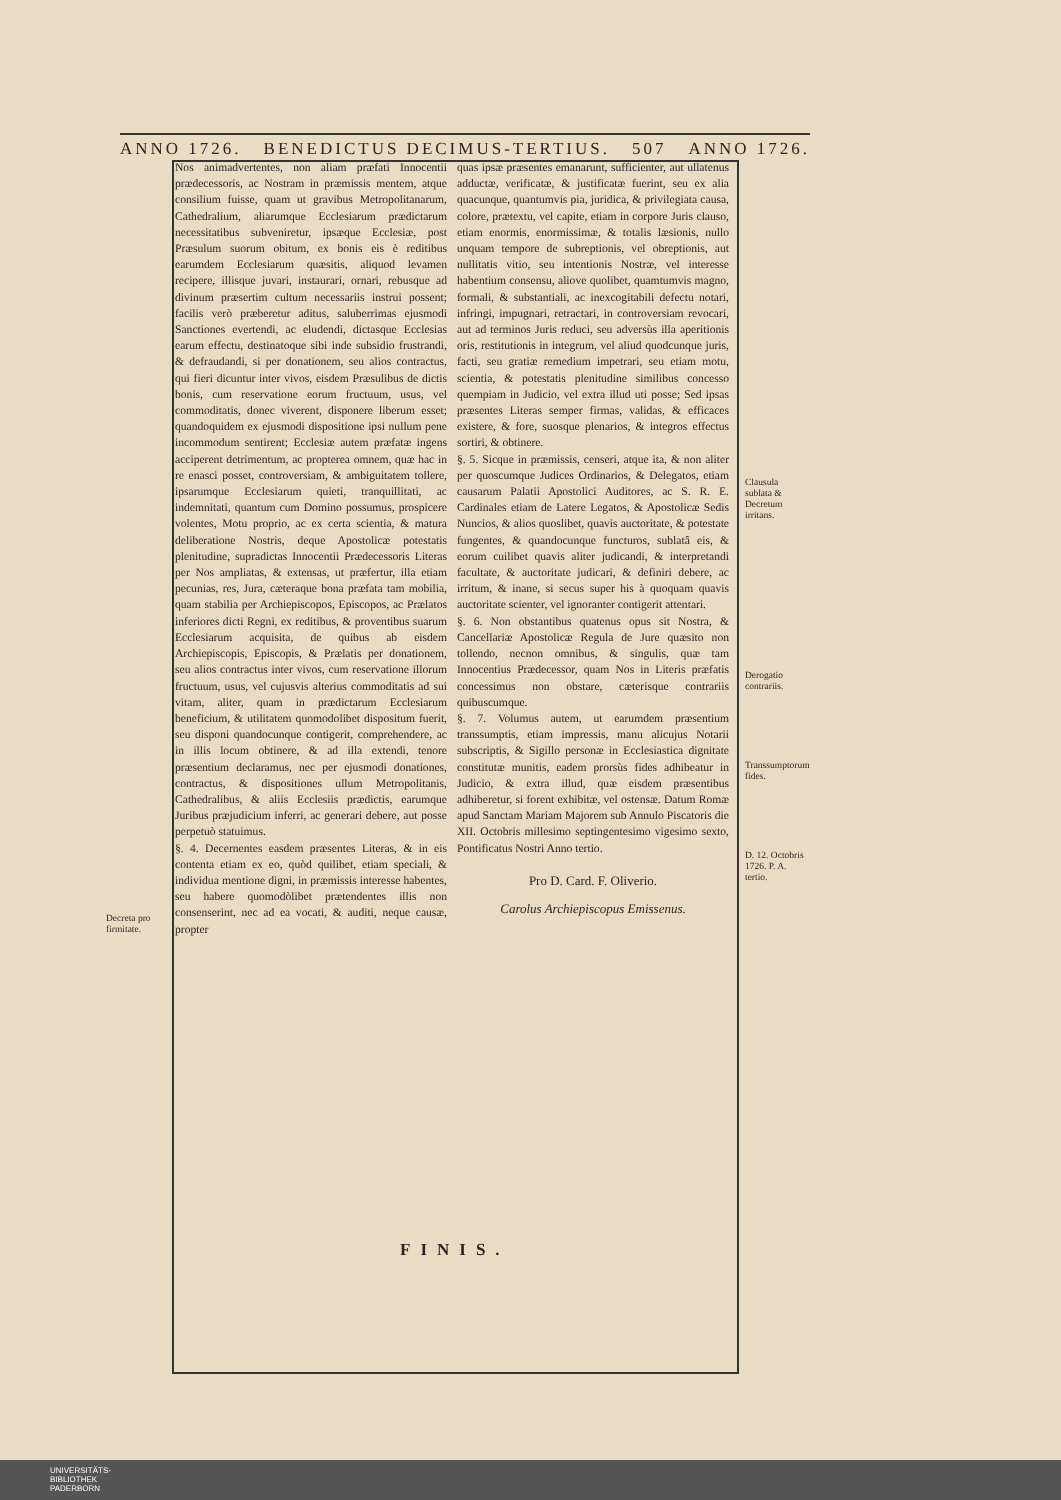ANNO 1726. BENEDICTUS DECIMUS-TERTIUS. 507 ANNO 1726.
Nos animadvertentes, non aliam præfati Innocentii prædecessoris, ac Nostram in præmissis mentem, atque consilium fuisse, quam ut gravibus Metropolitanarum, Cathedralium, aliarumque Ecclesiarum prædictarum necessitatibus subveniretur, ipsæque Ecclesiæ, post Præsulum suorum obitum, ex bonis eis è reditibus earumdem Ecclesiarum quæsitis, aliquod levamen recipere, illisque juvari, instaurari, ornari, rebusque ad divinum præsertim cultum necessariis instrui possent; facilis verò præberetur aditus, saluberrimas ejusmodi Sanctiones evertendi, ac eludendi, dictasque Ecclesias earum effectu, destinatoque sibi inde subsidio frustrandi, & defraudandi, si per donationem, seu alios contractus, qui fieri dicuntur inter vivos, eisdem Præsulibus de dictis bonis, cum reservatione eorum fructuum, usus, vel commoditatis, donec viverent, disponere liberum esset; quandoquidem ex ejusmodi dispositione ipsi nullum pene incommodum sentirent; Ecclesiæ autem præfatæ ingens acciperent detrimentum, ac propterea omnem, quæ hac in re enasci posset, controversiam, & ambiguitatem tollere, ipsarumque Ecclesiarum quieti, tranquillitati, ac indemnitati, quantum cum Domino possumus, prospicere volentes, Motu proprio, ac ex certa scientia, & matura deliberatione Nostris, deque Apostolicæ potestatis plenitudine, supradictas Innocentii Prædecessoris Literas per Nos ampliatas, & extensas, ut præfertur, illa etiam pecunias, res, Jura, cæteraque bona præfata tam mobilia, quam stabilia per Archiepiscopos, Episcopos, ac Prælatos inferiores dicti Regni, ex reditibus, & proventibus suarum Ecclesiarum acquisita, de quibus ab eisdem Archiepiscopis, Episcopis, & Prælatis per donationem, seu alios contractus inter vivos, cum reservatione illorum fructuum, usus, vel cujusvis alterius commoditatis ad sui vitam, aliter, quam in prædictarum Ecclesiarum beneficium, & utilitatem quomodolibet dispositum fuerit, seu disponi quandocunque contigerit, comprehendere, ac in illis locum obtinere, & ad illa extendi, tenore præsentium declaramus, nec per ejusmodi donationes, contractus, & dispositiones ullum Metropolitanis, Cathedralibus, & aliis Ecclesiis prædictis, earumque Juribus præjudicium inferri, ac generari debere, aut posse perpetuò statuimus.
§. 4. Decernentes easdem præsentes Literas, & in eis contenta etiam ex eo, quòd quilibet, etiam speciali, & individua mentione digni, in præmissis interesse habentes, seu habere quomodòlibet prætendentes illis non consenserint, nec ad ea vocati, & auditi, neque causæ, propter
quas ipsæ præsentes emanarunt, sufficienter, aut ullatenus adductæ, verificatæ, & justificatæ fuerint, seu ex alia quacunque, quantumvis pia, juridica, & privilegiata causa, colore, prætextu, vel capite, etiam in corpore Juris clauso, etiam enormis, enormissimæ, & totalis læsionis, nullo unquam tempore de subreptionis, vel obreptionis, aut nullitatis vitio, seu intentionis Nostræ, vel interesse habentium consensu, aliove quolibet, quamtumvis magno, formali, & substantiali, ac inexcogitabili defectu notari, infringi, impugnari, retractari, in controversiam revocari, aut ad terminos Juris reduci, seu adversùs illa aperitionis oris, restitutionis in integrum, vel aliud quodcunque juris, facti, seu gratiæ remedium impetrari, seu etiam motu, scientia, & potestatis plenitudine similibus concesso quempiam in Judicio, vel extra illud uti posse; Sed ipsas præsentes Literas semper firmas, validas, & efficaces existere, & fore, suosque plenarios, & integros effectus sortiri, & obtinere.
§. 5. Sicque in præmissis, censeri, atque ita, & non aliter per quoscumque Judices Ordinarios, & Delegatos, etiam causarum Palatii Apostolici Auditores, ac S. R. E. Cardinales etiam de Latere Legatos, & Apostolicæ Sedis Nuncios, & alios quoslibet, quavis auctoritate, & potestate fungentes, & quandocunque functuros, sublatâ eis, & eorum cuilibet quavis aliter judicandi, & interpretandi facultate, & auctoritate judicari, & definiri debere, ac irritum, & inane, si secus super his à quoquam quavis auctoritate scienter, vel ignoranter contigerit attentari.
§. 6. Non obstantibus quatenus opus sit Nostra, & Cancellariæ Apostolicæ Regula de Jure quæsito non tollendo, necnon omnibus, & singulis, quæ tam Innocentius Prædecessor, quam Nos in Literis præfatis concessimus non obstare, cæterisque contrariis quibuscumque.
§. 7. Volumus autem, ut earumdem præsentium transsumptis, etiam impressis, manu alicujus Notarii subscriptis, & Sigillo personæ in Ecclesiastica dignitate constitutæ munitis, eadem prorsùs fides adhibeatur in Judicio, & extra illud, quæ eisdem præsentibus adhiberetur, si forent exhibitæ, vel ostensæ. Datum Romæ apud Sanctam Mariam Majorem sub Annulo Piscatoris die XII. Octobris millesimo septingentesimo vigesimo sexto, Pontificatus Nostri Anno tertio.
Pro D. Card. F. Oliverio.
Carolus Archiepiscopus Emissenus.
Decreta pro firmitate.
Clausula sublata & Decretum irritans.
Derogatio contrariis.
Transsumptorum fides.
D. 12. Octobris 1726. P. A. tertio.
FINIS.
UNIVERSITÄTS-
BIBLIOTHEK
PADERBORN